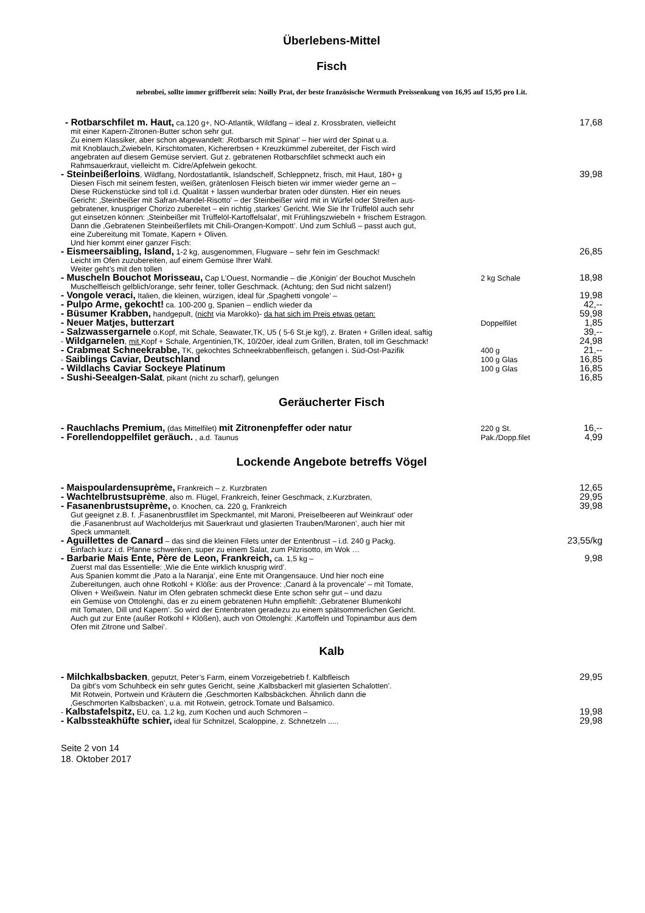Überlebens-Mittel
Fisch
nebenbei, sollte immer griffbereit sein: Noilly Prat, der beste französische Wermuth Preissenkung von 16,95 auf 15,95 pro Lit.
- Rotbarschfilet m. Haut, ca.120 g+, NO-Atlantik, Wildfang – ideal z. Krossbraten, vielleicht
17,68
mit einer Kapern-Zitronen-Butter schon sehr gut.
Zu einem Klassiker, aber schon abgewandelt: ‚Rotbarsch mit Spinat’ – hier wird der Spinat u.a.
mit Knoblauch,Zwiebeln, Kirschtomaten, Kichererbsen + Kreuzkümmel zubereitet, der Fisch wird
angebraten auf diesem Gemüse serviert. Gut z. gebratenen Rotbarschfilet schmeckt auch ein
Rahmsauerkraut, vielleicht m. Cidre/Apfelwein gekocht.
- Steinbeißerloins, Wildfang, Nordostatlantik, Islandschelf, Schleppnetz, frisch, mit Haut, 180+ g
39,98
Diesen Fisch mit seinem festen, weißen, grätenlosen Fleisch bieten wir immer wieder gerne an –
Diese Rückenstücke sind toll i.d. Qualität + lassen wunderbar braten oder dünsten. Hier ein neues
Gericht: ‚Steinbeißer mit Safran-Mandel-Risotto’ – der Steinbeißer wird mit in Würfel oder Streifen aus-
gebratener, knuspriger Chorizo zubereitet – ein richtig ‚starkes’ Gericht. Wie Sie Ihr Trüffelöl auch sehr
gut einsetzen können: ‚Steinbeißer mit Trüffelöl-Kartoffelsalat’, mit Frühlingszwiebeln + frischem Estragon.
Dann die ‚Gebratenen Steinbeißerfilets mit Chili-Orangen-Kompott’. Und zum Schluß – passt auch gut,
eine Zubereitung mit Tomate, Kapern + Oliven.
Und hier kommt einer ganzer Fisch:
- Eismeersaibling, Island, 1-2 kg, ausgenommen, Flugware – sehr fein im Geschmack!
26,85
Leicht im Ofen zuzubereiten, auf einem Gemüse Ihrer Wahl.
Weiter geht’s mit den tollen
- Muscheln Bouchot Morisseau, Cap L’Ouest, Normandie – die ‚Königin’ der Bouchot Muscheln
2 kg Schale
18,98
Muschelfleisch gelblich/orange, sehr feiner, toller Geschmack. (Achtung; den Sud nicht salzen!)
- Vongole veraci, Italien, die kleinen, würzigen, ideal für ‚Spaghetti vongole’ –
19,98
- Pulpo Arme, gekocht! ca. 100-200 g, Spanien – endlich wieder da
42,--
- Büsumer Krabben, handgepult, (nicht via Marokko)- da hat sich im Preis etwas getan:
59,98
- Neuer Matjes, butterzart
Doppelfilet
1,85
- Salzwassergarnele o.Kopf, mit Schale, Seawater,TK, U5 ( 5-6 St.je kg!), z. Braten + Grillen ideal, saftig
39,--
- Wildgarnelen, mit Kopf + Schale, Argentinien,TK, 10/20er, ideal zum Grillen, Braten, toll im Geschmack!
24,98
- Crabmeat Schneekrabbe, TK, gekochtes Schneekrabbenfleisch, gefangen i. Süd-Ost-Pazifik
400 g
21,--
- Saiblings Caviar, Deutschland
100 g Glas
16,85
- Wildlachs Caviar Sockeye Platinum
100 g Glas
16,85
- Sushi-Seealgen-Salat, pikant (nicht zu scharf), gelungen
16,85
Geräucherter Fisch
- Rauchlachs Premium, (das Mittelfilet) mit Zitronenpfeffer oder natur
220 g St.
16,--
- Forellendoppelfilet geräuch. , a.d. Taunus
Pak./Dopp.filet
4,99
Lockende Angebote betreffs Vögel
- Maispoulardensuprème, Frankreich – z. Kurzbraten
12,65
- Wachtelbrustsuprème, also m. Flügel, Frankreich, feiner Geschmack, z.Kurzbraten,
29,95
- Fasanenbrustsuprème, o. Knochen, ca. 220 g, Frankreich
39,98
Gut geeignet z.B. f. ‚Fasanenbrustfilet im Speckmantel, mit Maroni, Preiselbeeren auf Weinkraut’ oder
die ‚Fasanenbrust auf Wacholderjus mit Sauerkraut und glasierten Trauben/Maronen’, auch hier mit
Speck ummantelt.
- Aguillettes de Canard – das sind die kleinen Filets unter der Entenbrust – i.d. 240 g Packg.
23,55/kg
Einfach kurz i.d. Pfanne schwenken, super zu einem Salat, zum Pilzrisotto, im Wok …
- Barbarie Mais Ente, Père de Leon, Frankreich, ca. 1,5 kg –
9,98
Zuerst mal das Essentielle: ‚Wie die Ente wirklich knusprig wird’.
Aus Spanien kommt die ‚Pato a la Naranja’, eine Ente mit Orangensauce. Und hier noch eine
Zubereitungen, auch ohne Rotkohl + Klöße: aus der Provence: ‚Canard à la provencale’ – mit Tomate,
Oliven + Weißwein. Natur im Ofen gebraten schmeckt diese Ente schon sehr gut – und dazu
ein Gemüse von Ottolenghi, das er zu einem gebratenen Huhn empfiehlt: ‚Gebratener Blumenkohl
mit Tomaten, Dill und Kapern’. So wird der Entenbraten geradezu zu einem spätsommerlichen Gericht.
Auch gut zur Ente (außer Rotkohl + Klößen), auch von Ottolenghi: ‚Kartoffeln und Topinambur aus dem
Ofen mit Zitrone und Salbei’.
Kalb
- Milchkalbsbacken, geputzt, Peter’s Farm, einem Vorzeigebetrieb f. Kalbfleisch
29,95
Da gibt’s vom Schuhbeck ein sehr gutes Gericht, seine ‚Kalbsbackerl mit glasierten Schalotten’.
Mit Rotwein, Portwein und Kräutern die ‚Geschmorten Kalbsbäckchen. Ähnlich dann die
‚Geschmorten Kalbsbacken’, u.a. mit Rotwein, getrock.Tomate und Balsamico.
- Kalbstafelspitz, EU, ca. 1,2 kg, zum Kochen und auch Schmoren –
19,98
- Kalbssteakhüfte schier, ideal für Schnitzel, Scaloppine, z. Schnetzeln .....
29,98
Seite 2 von 14
18. Oktober 2017